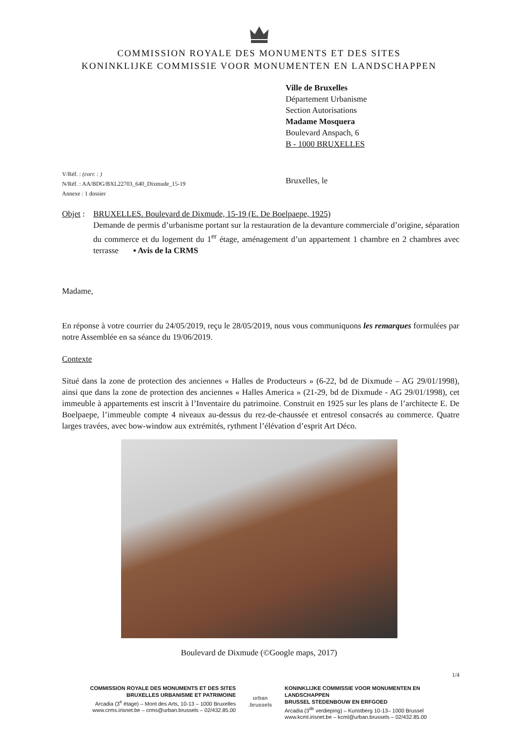COMMISSION ROYALE DES MONUMENTS ET DES SITES
KONINKLIJKE COMMISSIE VOOR MONUMENTEN EN LANDSCHAPPEN
Ville de Bruxelles
Département Urbanisme
Section Autorisations
Madame Mosquera
Boulevard Anspach, 6
B - 1000 BRUXELLES
V/Réf. : (corr. : )
N/Réf. : AA/BDG/BXL22703_640_Dixmude_15-19
Annexe : 1 dossier
Bruxelles, le
Objet :
BRUXELLES. Boulevard de Dixmude, 15-19 (E. De Boelpaepe, 1925)
Demande de permis d’urbanisme portant sur la restauration de la devanture commerciale d’origine, séparation du commerce et du logement du 1<sup>er</sup> étage, aménagement d’un appartement 1 chambre en 2 chambres avec terrasse ▪ Avis de la CRMS
Madame,
En réponse à votre courrier du 24/05/2019, reçu le 28/05/2019, nous vous communiquons les remarques formulées par notre Assemblée en sa séance du 19/06/2019.
Contexte
Situé dans la zone de protection des anciennes « Halles de Producteurs » (6-22, bd de Dixmude – AG 29/01/1998), ainsi que dans la zone de protection des anciennes « Halles America » (21-29, bd de Dixmude - AG 29/01/1998), cet immeuble à appartements est inscrit à l’Inventaire du patrimoine. Construit en 1925 sur les plans de l’architecte E. De Boelpaepe, l’immeuble compte 4 niveaux au-dessus du rez-de-chaussée et entresol consacrés au commerce. Quatre larges travées, avec bow-window aux extrémités, rythment l’élévation d’esprit Art Déco.
Boulevard de Dixmude (©Google maps, 2017)
1/4
COMMISSION ROYALE DES MONUMENTS ET DES SITES
BRUXELLES URBANISME ET PATRIMOINE
Arcadia (3<sup>e</sup> étage) – Mont des Arts, 10-13 – 1000 Bruxelles
www.crms.irisnet.be – crms@urban.brussels – 02/432.85.00
urban
.brussels
KONINKLIJKE COMMISSIE VOOR MONUMENTEN EN LANDSCHAPPEN
BRUSSEL STEDENBOUW EN ERFGOED
Arcadia (3<sup>de</sup> verdieping) – Kunstberg 10-13– 1000 Brussel
www.kcml.irisnet.be – kcml@urban.brussels – 02/432.85.00